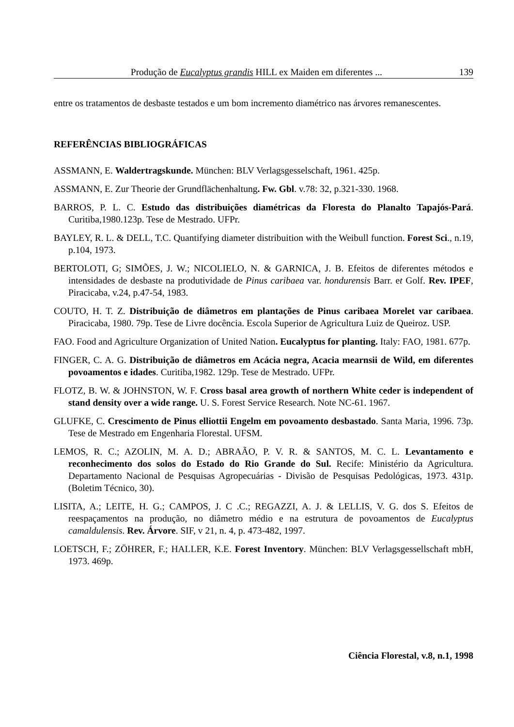Produção de Eucalyptus grandis HILL ex Maiden em diferentes ... 139
entre os tratamentos de desbaste testados e um bom incremento diamétrico nas árvores remanescentes.
REFERÊNCIAS BIBLIOGRÁFICAS
ASSMANN, E. Waldertragskunde. München: BLV Verlagsgesselschaft, 1961. 425p.
ASSMANN, E. Zur Theorie der Grundflächenhaltung. Fw. Gbl. v.78: 32, p.321-330. 1968.
BARROS, P. L. C. Estudo das distribuições diamétricas da Floresta do Planalto Tapajós-Pará. Curitiba,1980.123p. Tese de Mestrado. UFPr.
BAYLEY, R. L. & DELL, T.C. Quantifying diameter distribuition with the Weibull function. Forest Sci., n.19, p.104, 1973.
BERTOLOTI, G; SIMÕES, J. W.; NICOLIELO, N. & GARNICA, J. B. Efeitos de diferentes métodos e intensidades de desbaste na produtividade de Pinus caribaea var. hondurensis Barr. et Golf. Rev. IPEF, Piracicaba, v.24, p.47-54, 1983.
COUTO, H. T. Z. Distribuição de diâmetros em plantações de Pinus caribaea Morelet var caribaea. Piracicaba, 1980. 79p. Tese de Livre docência. Escola Superior de Agricultura Luiz de Queiroz. USP.
FAO. Food and Agriculture Organization of United Nation. Eucalyptus for planting. Italy: FAO, 1981. 677p.
FINGER, C. A. G. Distribuição de diâmetros em Acácia negra, Acacia mearnsii de Wild, em diferentes povoamentos e idades. Curitiba,1982. 129p. Tese de Mestrado. UFPr.
FLOTZ, B. W. & JOHNSTON, W. F. Cross basal area growth of northern White ceder is independent of stand density over a wide range. U. S. Forest Service Research. Note NC-61. 1967.
GLUFKE, C. Crescimento de Pinus elliottii Engelm em povoamento desbastado. Santa Maria, 1996. 73p. Tese de Mestrado em Engenharia Florestal. UFSM.
LEMOS, R. C.; AZOLIN, M. A. D.; ABRAÃO, P. V. R. & SANTOS, M. C. L. Levantamento e reconhecimento dos solos do Estado do Rio Grande do Sul. Recife: Ministério da Agricultura. Departamento Nacional de Pesquisas Agropecuárias - Divisão de Pesquisas Pedológicas, 1973. 431p. (Boletim Técnico, 30).
LISITA, A.; LEITE, H. G.; CAMPOS, J. C .C.; REGAZZI, A. J. & LELLIS, V. G. dos S. Efeitos de reespaçamentos na produção, no diâmetro médio e na estrutura de povoamentos de Eucalyptus camaldulensis. Rev. Árvore. SIF, v 21, n. 4, p. 473-482, 1997.
LOETSCH, F.; ZÖHRER, F.; HALLER, K.E. Forest Inventory. München: BLV Verlagsgessellschaft mbH, 1973. 469p.
Ciência Florestal, v.8, n.1, 1998